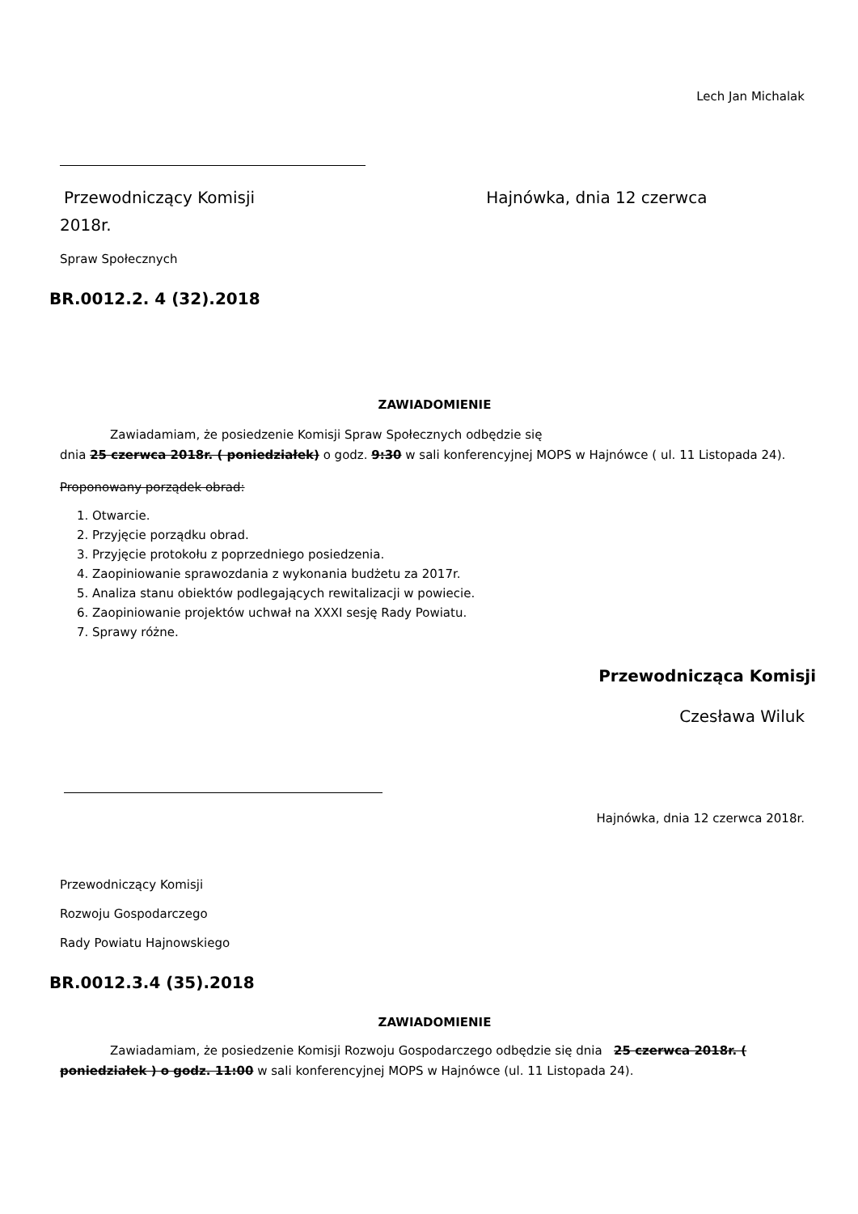Lech Jan Michalak
Przewodniczący Komisji Hajnówka, dnia 12 czerwca
2018r.
Spraw Społecznych
BR.0012.2. 4 (32).2018
ZAWIADOMIENIE
Zawiadamiam, że posiedzenie Komisji Spraw Społecznych odbędzie się
dnia 25 czerwca 2018r. ( poniedziałek) o godz. 9:30 w sali konferencyjnej MOPS w Hajnówce ( ul. 11 Listopada 24).
Proponowany porządek obrad:
1. Otwarcie.
2. Przyjęcie porządku obrad.
3. Przyjęcie protokołu z poprzedniego posiedzenia.
4. Zaopiniowanie sprawozdania z wykonania budżetu za 2017r.
5. Analiza stanu obiektów podlegających rewitalizacji w powiecie.
6. Zaopiniowanie projektów uchwał na XXXI sesję Rady Powiatu.
7. Sprawy różne.
Przewodnicząca Komisji
Czesława Wiluk
Hajnówka, dnia 12 czerwca 2018r.
Przewodniczący Komisji
Rozwoju Gospodarczego
Rady Powiatu Hajnowskiego
BR.0012.3.4 (35).2018
ZAWIADOMIENIE
Zawiadamiam, że posiedzenie Komisji Rozwoju Gospodarczego odbędzie się dnia 25 czerwca 2018r. ( poniedziałek ) o godz. 11:00 w sali konferencyjnej MOPS w Hajnówce (ul. 11 Listopada 24).